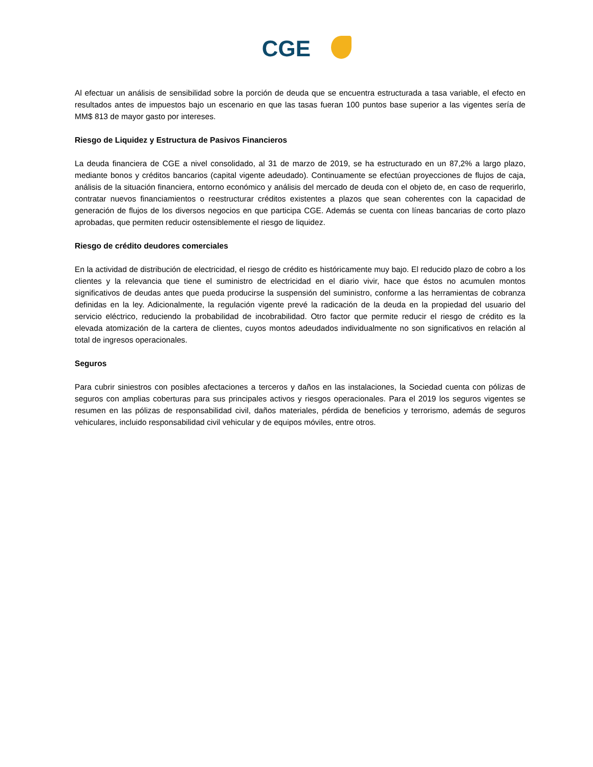CGE
Al efectuar un análisis de sensibilidad sobre la porción de deuda que se encuentra estructurada a tasa variable, el efecto en resultados antes de impuestos bajo un escenario en que las tasas fueran 100 puntos base superior a las vigentes sería de MM$ 813 de mayor gasto por intereses.
Riesgo de Liquidez y Estructura de Pasivos Financieros
La deuda financiera de CGE a nivel consolidado, al 31 de marzo de 2019, se ha estructurado en un 87,2% a largo plazo, mediante bonos y créditos bancarios (capital vigente adeudado). Continuamente se efectúan proyecciones de flujos de caja, análisis de la situación financiera, entorno económico y análisis del mercado de deuda con el objeto de, en caso de requerirlo, contratar nuevos financiamientos o reestructurar créditos existentes a plazos que sean coherentes con la capacidad de generación de flujos de los diversos negocios en que participa CGE. Además se cuenta con líneas bancarias de corto plazo aprobadas, que permiten reducir ostensiblemente el riesgo de liquidez.
Riesgo de crédito deudores comerciales
En la actividad de distribución de electricidad, el riesgo de crédito es históricamente muy bajo. El reducido plazo de cobro a los clientes y la relevancia que tiene el suministro de electricidad en el diario vivir, hace que éstos no acumulen montos significativos de deudas antes que pueda producirse la suspensión del suministro, conforme a las herramientas de cobranza definidas en la ley. Adicionalmente, la regulación vigente prevé la radicación de la deuda en la propiedad del usuario del servicio eléctrico, reduciendo la probabilidad de incobrabilidad. Otro factor que permite reducir el riesgo de crédito es la elevada atomización de la cartera de clientes, cuyos montos adeudados individualmente no son significativos en relación al total de ingresos operacionales.
Seguros
Para cubrir siniestros con posibles afectaciones a terceros y daños en las instalaciones, la Sociedad cuenta con pólizas de seguros con amplias coberturas para sus principales activos y riesgos operacionales. Para el 2019 los seguros vigentes se resumen en las pólizas de responsabilidad civil, daños materiales, pérdida de beneficios y terrorismo, además de seguros vehiculares, incluido responsabilidad civil vehicular y de equipos móviles, entre otros.